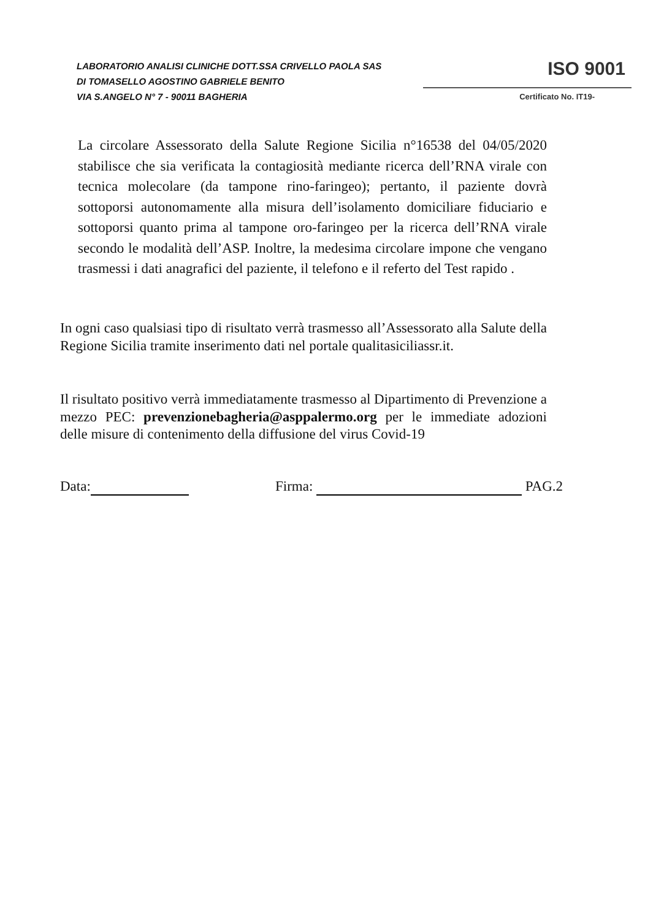LABORATORIO ANALISI CLINICHE DOTT.SSA CRIVELLO PAOLA SAS
DI TOMASELLO AGOSTINO GABRIELE BENITO
VIA S.ANGELO N° 7 - 90011 BAGHERIA
ISO 9001
Certificato No. IT19-
La circolare Assessorato della Salute Regione Sicilia n°16538 del 04/05/2020 stabilisce che sia verificata la contagiosità mediante ricerca dell’RNA virale con tecnica molecolare (da tampone rino-faringeo); pertanto, il paziente dovrà sottoporsi autonomamente alla misura dell’isolamento domiciliare fiduciario e sottoporsi quanto prima al tampone oro-faringeo per la ricerca dell’RNA virale secondo le modalità dell’ASP. Inoltre, la medesima circolare impone che vengano trasmessi i dati anagrafici del paziente, il telefono e il referto del Test rapido .
In ogni caso qualsiasi tipo di risultato verrà trasmesso all’Assessorato alla Salute della Regione Sicilia tramite inserimento dati nel portale qualitasiciliassr.it.
Il risultato positivo verrà immediatamente trasmesso al Dipartimento di Prevenzione a mezzo PEC: prevenzionebagheria@asppalermo.org per le immediate adozioni delle misure di contenimento della diffusione del virus Covid-19
Data: Firma: PAG.2